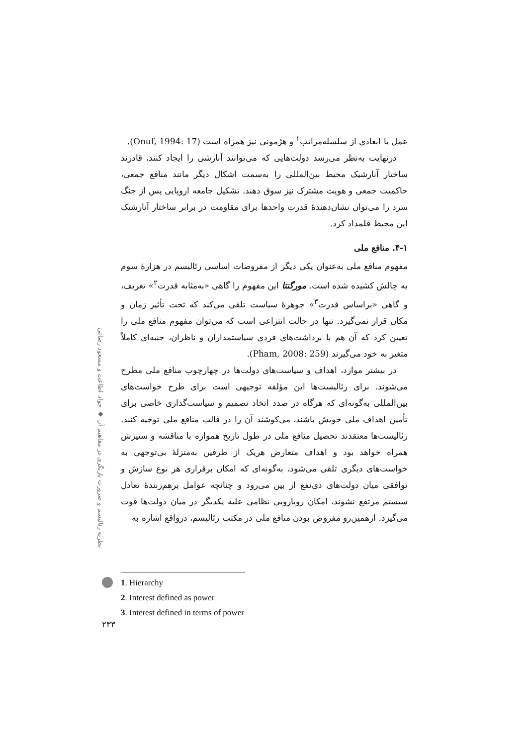عمل با ابعادی از سلسله‌مراتب<sup>۱</sup> و هژمونی نیز همراه است (Onuf, 1994: 17).
درنهایت به‌نظر می‌رسد دولت‌هایی که می‌توانند آنارشی را ایجاد کنند، قادرند ساختار آنارشیک محیط بین‌المللی را به‌سمت اشکال دیگر مانند منافع جمعی، حاکمیت جمعی و هویت مشترک نیز سوق دهند. تشکیل جامعه اروپایی پس از جنگ سرد را می‌توان نشان‌دهندهٔ قدرت واحدها برای مقاومت در برابر ساختار آنارشیک این محیط قلمداد کرد.
۴-۱. منافع ملی
مفهوم منافع ملی به‌عنوان یکی دیگر از مفروضات اساسی رئالیسم در هزارهٔ سوم به چالش کشیده شده است. مورگنتا این مفهوم را گاهی «به‌مثابه قدرت<sup>۲</sup>» تعریف، و گاهی «براساس قدرت<sup>۳</sup>» جوهرهٔ سیاست تلقی می‌کند که تحت تأثیر زمان و مکان قرار نمی‌گیرد. تنها در حالت انتزاعی است که می‌توان مفهوم منافع ملی را تعیین کرد که آن هم با برداشت‌های فردی سیاستمداران و ناظران، جنبه‌ای کاملاً متغیر به خود می‌گیرند (Pham, 2008: 259).
در بیشتر موارد، اهداف و سیاست‌های دولت‌ها در چهارچوب منافع ملی مطرح می‌شوند. برای رئالیست‌ها این مؤلفه توجیهی است برای طرح خواست‌های بین‌المللی به‌گونه‌ای که هرگاه در صدد اتخاذ تصمیم و سیاست‌گذاری خاصی برای تأمین اهداف ملی خویش باشند، می‌کوشند آن را در قالب منافع ملی توجیه کنند. رئالیست‌ها معتقدند تحصیل منافع ملی در طول تاریخ همواره با مناقشه و ستیزش همراه خواهد بود و اهداف متعارض هریک از طرفین به‌منزلهٔ بی‌توجهی به خواست‌های دیگری تلقی می‌شود، به‌گونه‌ای که امکان برقراری هر نوع سازش و توافقی میان دولت‌های ذی‌نفع از بین می‌رود و چنانچه عوامل برهم‌زنندهٔ تعادل سیستم مرتفع نشوند، امکان رویارویی نظامی علیه یکدیگر در میان دولت‌ها قوت می‌گیرد. ازهمین‌رو مفروض بودن منافع ملی در مکتب رئالیسم، درواقع اشاره به
نظریه رئالیسم و ضرورت بازنگری در مفاهیم آن ◆ جواد اطاعت و مسعود رضائی
۲۳۳
1. Hierarchy
2. Interest defined as power
3. Interest defined in terms of power